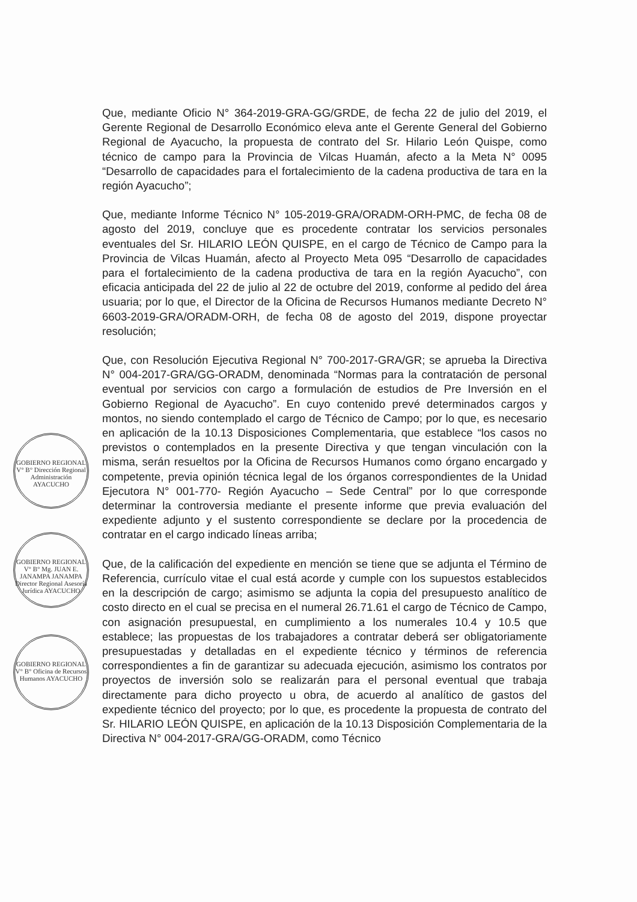Que, mediante Oficio N° 364-2019-GRA-GG/GRDE, de fecha 22 de julio del 2019, el Gerente Regional de Desarrollo Económico eleva ante el Gerente General del Gobierno Regional de Ayacucho, la propuesta de contrato del Sr. Hilario León Quispe, como técnico de campo para la Provincia de Vilcas Huamán, afecto a la Meta N° 0095 “Desarrollo de capacidades para el fortalecimiento de la cadena productiva de tara en la región Ayacucho”;
Que, mediante Informe Técnico N° 105-2019-GRA/ORADM-ORH-PMC, de fecha 08 de agosto del 2019, concluye que es procedente contratar los servicios personales eventuales del Sr. HILARIO LEÓN QUISPE, en el cargo de Técnico de Campo para la Provincia de Vilcas Huamán, afecto al Proyecto Meta 095 “Desarrollo de capacidades para el fortalecimiento de la cadena productiva de tara en la región Ayacucho”, con eficacia anticipada del 22 de julio al 22 de octubre del 2019, conforme al pedido del área usuaria; por lo que, el Director de la Oficina de Recursos Humanos mediante Decreto N° 6603-2019-GRA/ORADM-ORH, de fecha 08 de agosto del 2019, dispone proyectar resolución;
Que, con Resolución Ejecutiva Regional N° 700-2017-GRA/GR; se aprueba la Directiva N° 004-2017-GRA/GG-ORADM, denominada “Normas para la contratación de personal eventual por servicios con cargo a formulación de estudios de Pre Inversión en el Gobierno Regional de Ayacucho”. En cuyo contenido prevé determinados cargos y montos, no siendo contemplado el cargo de Técnico de Campo; por lo que, es necesario en aplicación de la 10.13 Disposiciones Complementaria, que establece “los casos no previstos o contemplados en la presente Directiva y que tengan vinculación con la misma, serán resueltos por la Oficina de Recursos Humanos como órgano encargado y competente, previa opinión técnica legal de los órganos correspondientes de la Unidad Ejecutora N° 001-770- Región Ayacucho – Sede Central” por lo que corresponde determinar la controversia mediante el presente informe que previa evaluación del expediente adjunto y el sustento correspondiente se declare por la procedencia de contratar en el cargo indicado líneas arriba;
Que, de la calificación del expediente en mención se tiene que se adjunta el Término de Referencia, currículo vitae el cual está acorde y cumple con los supuestos establecidos en la descripción de cargo; asimismo se adjunta la copia del presupuesto analítico de costo directo en el cual se precisa en el numeral 26.71.61 el cargo de Técnico de Campo, con asignación presupuestal, en cumplimiento a los numerales 10.4 y 10.5 que establece; las propuestas de los trabajadores a contratar deberá ser obligatoriamente presupuestadas y detalladas en el expediente técnico y términos de referencia correspondientes a fin de garantizar su adecuada ejecución, asimismo los contratos por proyectos de inversión solo se realizarán para el personal eventual que trabaja directamente para dicho proyecto u obra, de acuerdo al analítico de gastos del expediente técnico del proyecto; por lo que, es procedente la propuesta de contrato del Sr. HILARIO LEÓN QUISPE, en aplicación de la 10.13 Disposición Complementaria de la Directiva N° 004-2017-GRA/GG-ORADM, como Técnico
GOBIERNO REGIONAL V° B° Dirección Regional Administración AYACUCHO
GOBIERNO REGIONAL V° B° Mg. JUAN E. JANAMPA JANAMPA Director Regional Asesoría Jurídica AYACUCHO
GOBIERNO REGIONAL V° B° Oficina de Recursos Humanos AYACUCHO